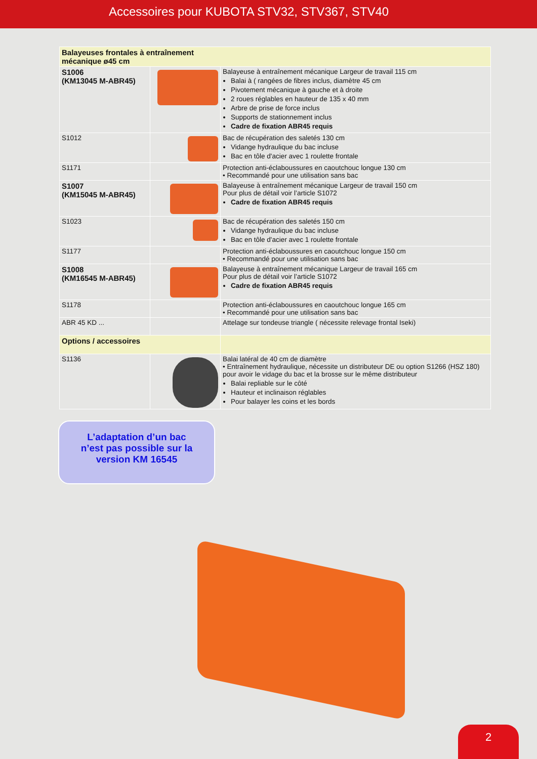Accessoires pour KUBOTA STV32, STV367, STV40
| Balayeuses frontales à entraînement mécanique ø45 cm | | |
| S1006 (KM13045 M-ABR45) | | Balayeuse à entraînement mécanique Largeur de travail 115 cm Balai à ( rangées de fibres inclus, diamètre 45 cm Pivotement mécanique à gauche et à droite 2 roues réglables en hauteur de 135 x 40 mm Arbre de prise de force inclus Supports de stationnement inclus Cadre de fixation ABR45 requis |
| S1012 | | Bac de récupération des saletés 130 cm Vidange hydraulique du bac incluse Bac en tôle d'acier avec 1 roulette frontale |
| S1171 | | Protection anti-éclaboussures en caoutchouc longue 130 cm • Recommandé pour une utilisation sans bac |
| S1007 (KM15045 M-ABR45) | | Balayeuse à entraînement mécanique Largeur de travail 150 cm Pour plus de détail voir l’article S1072 Cadre de fixation ABR45 requis |
| S1023 | | Bac de récupération des saletés 150 cm Vidange hydraulique du bac incluse Bac en tôle d'acier avec 1 roulette frontale |
| S1177 | | Protection anti-éclaboussures en caoutchouc longue 150 cm • Recommandé pour une utilisation sans bac |
| S1008 (KM16545 M-ABR45) | | Balayeuse à entraînement mécanique Largeur de travail 165 cm Pour plus de détail voir l’article S1072 Cadre de fixation ABR45 requis |
| S1178 | | Protection anti-éclaboussures en caoutchouc longue 165 cm • Recommandé pour une utilisation sans bac |
| ABR 45 KD ... | | Attelage sur tondeuse triangle ( nécessite relevage frontal Iseki) |
| Options / accessoires | | |
| S1136 | | Balai latéral de 40 cm de diamètre • Entraînement hydraulique, nécessite un distributeur DE ou option S1266 (HSZ 180) pour avoir le vidage du bac et la brosse sur le même distributeur Balai repliable sur le côté Hauteur et inclinaison réglables Pour balayer les coins et les bords |
L’adaptation d’un bac
n’est pas possible sur la
version KM 16545
2